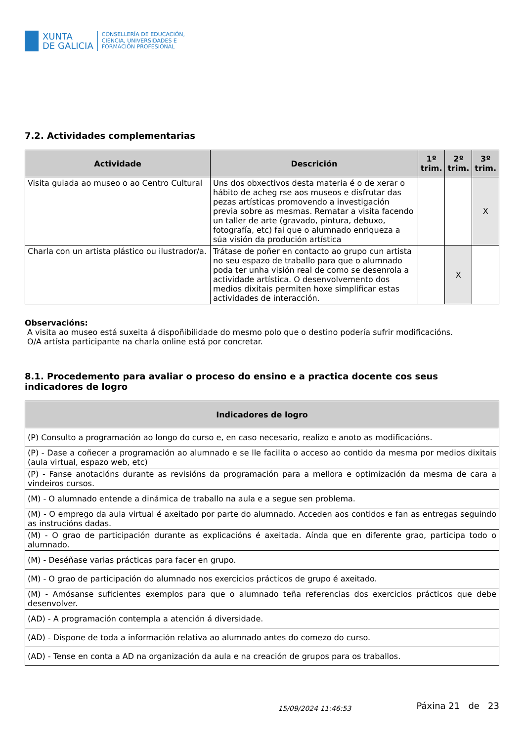XUNTA
DE GALICIA
CONSELLERÍA DE EDUCACIÓN,
CIENCIA, UNIVERSIDADES E
FORMACIÓN PROFESIONAL
7.2. Actividades complementarias
| Actividade | Descrición | 1º trim. | 2º trim. | 3º trim. |
| --- | --- | --- | --- | --- |
| Visita guiada ao museo o ao Centro Cultural | Uns dos obxectivos desta materia é o de xerar o hábito de acheg rse aos museos e disfrutar das pezas artísticas promovendo a investigación previa sobre as mesmas. Rematar a visita facendo un taller de arte (gravado, pintura, debuxo, fotografía, etc) fai que o alumnado enriqueza a súa visión da produción artística | | | X |
| Charla con un artista plástico ou ilustrador/a. | Trátase de poñer en contacto ao grupo cun artista no seu espazo de traballo para que o alumnado poda ter unha visión real de como se desenrola a actividade artística. O desenvolvemento dos medios dixitais permiten hoxe simplificar estas actividades de interacción. | | X | |
Observacións:
A visita ao museo está suxeita á dispoñibilidade do mesmo polo que o destino podería sufrir modificacións.
O/A artísta participante na charla online está por concretar.
8.1. Procedemento para avaliar o proceso do ensino e a practica docente cos seus indicadores de logro
| Indicadores de logro |
| --- |
| (P) Consulto a programación ao longo do curso e, en caso necesario, realizo e anoto as modificacións. |
| (P) - Dase a coñecer a programación ao alumnado e se lle facilita o acceso ao contido da mesma por medios dixitais (aula virtual, espazo web, etc) |
| (P) - Fanse anotacións durante as revisións da programación para a mellora e optimización da mesma de cara a vindeiros cursos. |
| (M) - O alumnado entende a dinámica de traballo na aula e a segue sen problema. |
| (M) - O emprego da aula virtual é axeitado por parte do alumnado. Acceden aos contidos e fan as entregas seguindo as instrucións dadas. |
| (M) - O grao de participación durante as explicacións é axeitada. Aínda que en diferente grao, participa todo o alumnado. |
| (M) - Deséñase varias prácticas para facer en grupo. |
| (M) - O grao de participación do alumnado nos exercicios prácticos de grupo é axeitado. |
| (M) - Amósanse suficientes exemplos para que o alumnado teña referencias dos exercicios prácticos que debe desenvolver. |
| (AD) - A programación contempla a atención á diversidade. |
| (AD) - Dispone de toda a información relativa ao alumnado antes do comezo do curso. |
| (AD) - Tense en conta a AD na organización da aula e na creación de grupos para os traballos. |
15/09/2024 11:46:53 Páxina 21 de 23